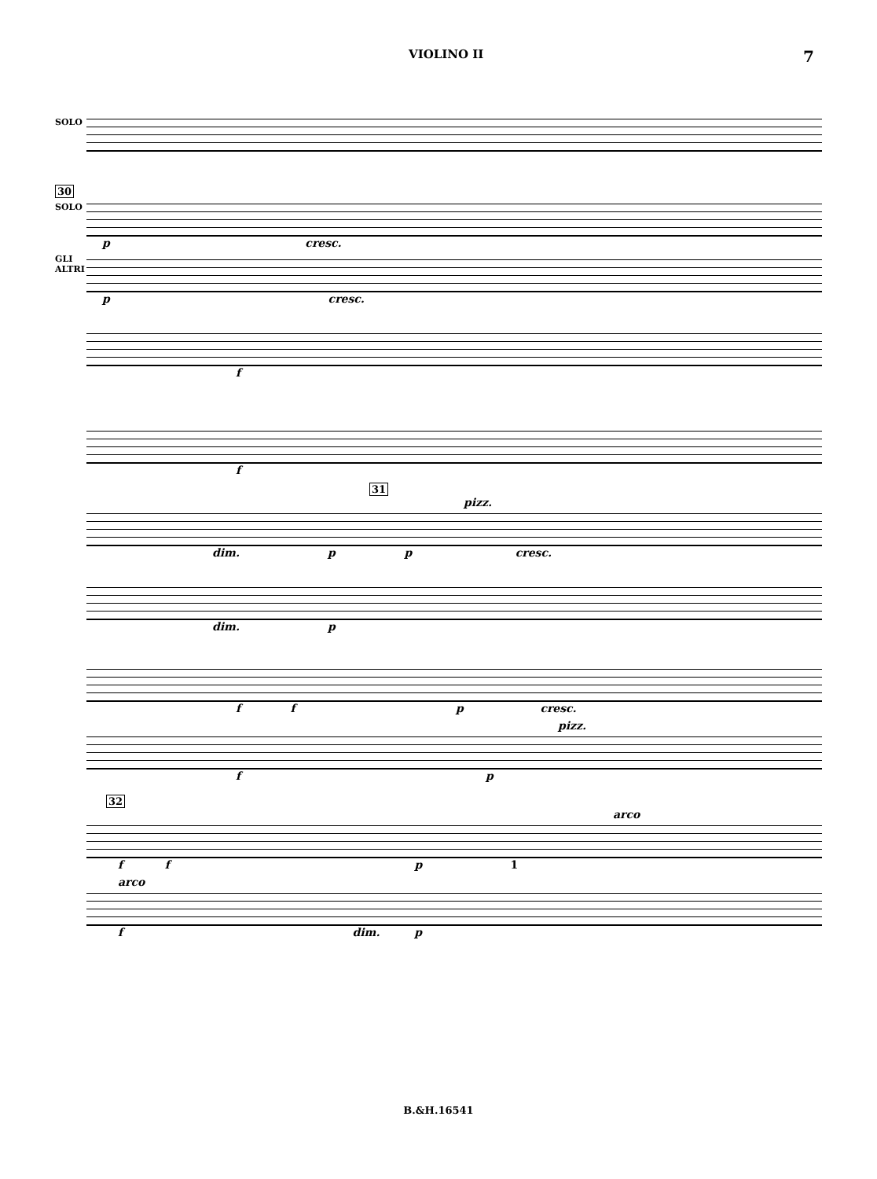VIOLINO II 7
SOLO
30
SOLO
p cresc.
GLI ALTRI
p cresc.
f
f
31
pizz.
dim. p p cresc.
dim. p
f f p cresc.
pizz.
f p
32
arco
f f p 1
arco
f dim. p
B.&H.16541